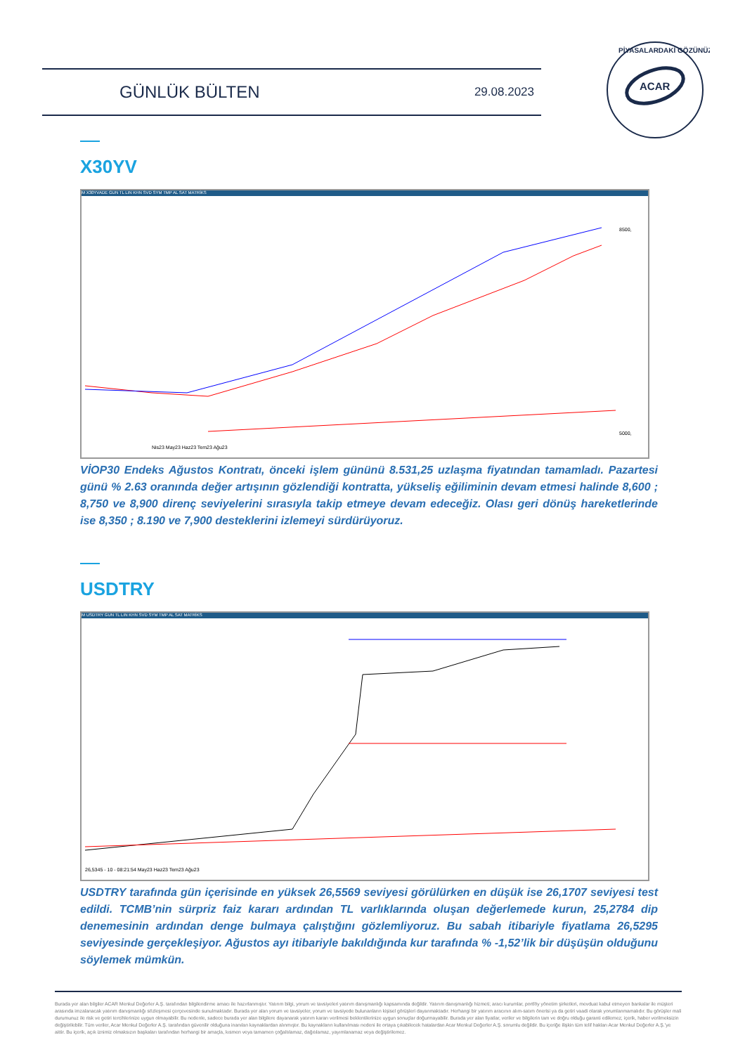GÜNLÜK BÜLTEN 29.08.2023
ACAR
PİYASALARDAKİ GÖZÜNÜZ
X30YV
M X30YVADE GUN TL LIN KHN SVD SYM TMP AL SAT MATRİKS
8500,
5000,
Nis23 May23 Haz23 Tem23 Ağu23
VİOP30 Endeks Ağustos Kontratı, önceki işlem gününü 8.531,25 uzlaşma fiyatından tamamladı. Pazartesi günü % 2.63 oranında değer artışının gözlendiği kontratta, yükseliş eğiliminin devam etmesi halinde 8,600 ; 8,750 ve 8,900 direnç seviyelerini sırasıyla takip etmeye devam edeceğiz. Olası geri dönüş hareketlerinde ise 8,350 ; 8.190 ve 7,900 desteklerini izlemeyi sürdürüyoruz.
USDTRY
M USDTRY GUN TL LIN KHN SVD SYM TMP AL SAT MATRİKS
26,5345 - 10 - 08:21:54 May23 Haz23 Tem23 Ağu23
USDTRY tarafında gün içerisinde en yüksek 26,5569 seviyesi görülürken en düşük ise 26,1707 seviyesi test edildi. TCMB’nin sürpriz faiz kararı ardından TL varlıklarında oluşan değerlemede kurun, 25,2784 dip denemesinin ardından denge bulmaya çalıştığını gözlemliyoruz. Bu sabah itibariyle fiyatlama 26,5295 seviyesinde gerçekleşiyor. Ağustos ayı itibariyle bakıldığında kur tarafında % -1,52’lik bir düşüşün olduğunu söylemek mümkün.
Burada yer alan bilgiler ACAR Menkul Değerler A.Ş. tarafından bilgilendirme amacı ile hazırlanmıştır. Yatırım bilgi, yorum ve tavsiyeleri yatırım danışmanlığı kapsamında değildir. Yatırım danışmanlığı hizmeti; aracı kurumlar, portföy yönetim şirketleri, mevduat kabul etmeyen bankalar ile müşteri arasında imzalanacak yatırım danışmanlığı sözleşmesi çerçevesinde sunulmaktadır. Burada yer alan yorum ve tavsiyeler, yorum ve tavsiyede bulunanların kişisel görüşleri dayanmaktadır. Herhangi bir yatırım aracının alım-satım önerisi ya da getiri vaadi olarak yorumlanmamalıdır. Bu görüşler mali durumunuz ile risk ve getiri tercihlerinize uygun olmayabilir. Bu nedenle, sadece burada yer alan bilgilere dayanarak yatırım kararı verilmesi beklentilerinize uygun sonuçlar doğurmayabilir. Burada yer alan fiyatlar, veriler ve bilgilerin tam ve doğru olduğu garanti edilemez; içerik, haber verilmeksizin değiştirilebilir. Tüm veriler, Acar Menkul Değerler A.Ş. tarafından güvenilir olduğuna inanılan kaynaklardan alınmıştır. Bu kaynakların kullanılması nedeni ile ortaya çıkabilecek hatalardan Acar Menkul Değerler A.Ş. sorumlu değildir. Bu içeriğe ilişkin tüm telif hakları Acar Menkul Değerler A.Ş.’ye aittir. Bu içerik, açık iznimiz olmaksızın başkaları tarafından herhangi bir amaçla, kısmen veya tamamen çoğaltılamaz, dağıtılamaz, yayımlanamaz veya değiştirilemez.